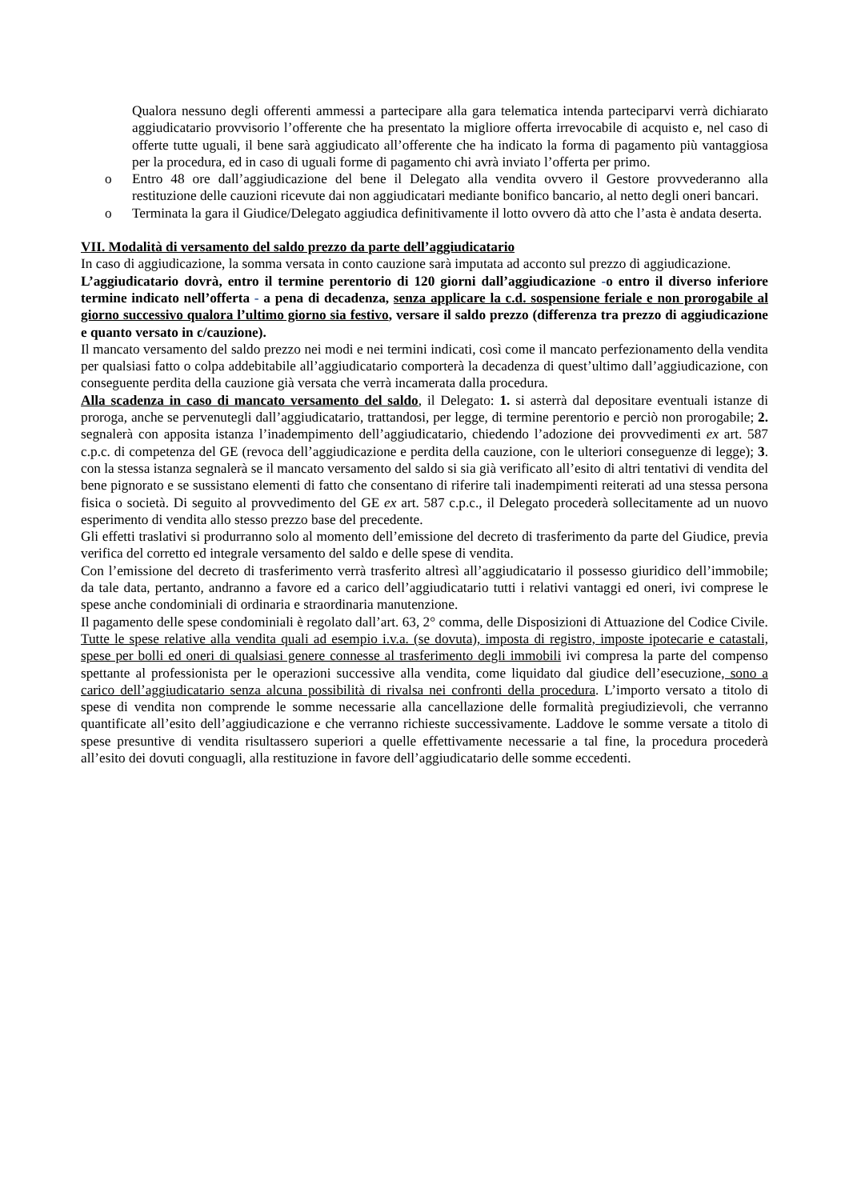Qualora nessuno degli offerenti ammessi a partecipare alla gara telematica intenda parteciparvi verrà dichiarato aggiudicatario provvisorio l’offerente che ha presentato la migliore offerta irrevocabile di acquisto e, nel caso di offerte tutte uguali, il bene sarà aggiudicato all’offerente che ha indicato la forma di pagamento più vantaggiosa per la procedura, ed in caso di uguali forme di pagamento chi avrà inviato l’offerta per primo.
o Entro 48 ore dall’aggiudicazione del bene il Delegato alla vendita ovvero il Gestore provvederanno alla restituzione delle cauzioni ricevute dai non aggiudicatari mediante bonifico bancario, al netto degli oneri bancari.
o Terminata la gara il Giudice/Delegato aggiudica definitivamente il lotto ovvero dà atto che l’asta è andata deserta.
VII. Modalità di versamento del saldo prezzo da parte dell’aggiudicatario
In caso di aggiudicazione, la somma versata in conto cauzione sarà imputata ad acconto sul prezzo di aggiudicazione.
L’aggiudicatario dovrà, entro il termine perentorio di 120 giorni dall’aggiudicazione -o entro il diverso inferiore termine indicato nell’offerta - a pena di decadenza, senza applicare la c.d. sospensione feriale e non prorogabile al giorno successivo qualora l’ultimo giorno sia festivo, versare il saldo prezzo (differenza tra prezzo di aggiudicazione e quanto versato in c/cauzione).
Il mancato versamento del saldo prezzo nei modi e nei termini indicati, così come il mancato perfezionamento della vendita per qualsiasi fatto o colpa addebitabile all’aggiudicatario comporterà la decadenza di quest’ultimo dall’aggiudicazione, con conseguente perdita della cauzione già versata che verrà incamerata dalla procedura.
Alla scadenza in caso di mancato versamento del saldo, il Delegato: 1. si asterrà dal depositare eventuali istanze di proroga, anche se pervenutegli dall’aggiudicatario, trattandosi, per legge, di termine perentorio e perciò non prorogabile; 2. segnalerà con apposita istanza l’inadempimento dell’aggiudicatario, chiedendo l’adozione dei provvedimenti ex art. 587 c.p.c. di competenza del GE (revoca dell’aggiudicazione e perdita della cauzione, con le ulteriori conseguenze di legge); 3. con la stessa istanza segnalerà se il mancato versamento del saldo si sia già verificato all’esito di altri tentativi di vendita del bene pignorato e se sussistano elementi di fatto che consentano di riferire tali inadempimenti reiterati ad una stessa persona fisica o società. Di seguito al provvedimento del GE ex art. 587 c.p.c., il Delegato procederà sollecitamente ad un nuovo esperimento di vendita allo stesso prezzo base del precedente.
Gli effetti traslativi si produrranno solo al momento dell’emissione del decreto di trasferimento da parte del Giudice, previa verifica del corretto ed integrale versamento del saldo e delle spese di vendita.
Con l’emissione del decreto di trasferimento verrà trasferito altresì all’aggiudicatario il possesso giuridico dell’immobile; da tale data, pertanto, andranno a favore ed a carico dell’aggiudicatario tutti i relativi vantaggi ed oneri, ivi comprese le spese anche condominiali di ordinaria e straordinaria manutenzione.
Il pagamento delle spese condominiali è regolato dall’art. 63, 2° comma, delle Disposizioni di Attuazione del Codice Civile.
Tutte le spese relative alla vendita quali ad esempio i.v.a. (se dovuta), imposta di registro, imposte ipotecarie e catastali, spese per bolli ed oneri di qualsiasi genere connesse al trasferimento degli immobili ivi compresa la parte del compenso spettante al professionista per le operazioni successive alla vendita, come liquidato dal giudice dell’esecuzione, sono a carico dell’aggiudicatario senza alcuna possibilità di rivalsa nei confronti della procedura. L’importo versato a titolo di spese di vendita non comprende le somme necessarie alla cancellazione delle formalità pregiudizievoli, che verranno quantificate all’esito dell’aggiudicazione e che verranno richieste successivamente. Laddove le somme versate a titolo di spese presuntive di vendita risultassero superiori a quelle effettivamente necessarie a tal fine, la procedura procederà all’esito dei dovuti conguagli, alla restituzione in favore dell’aggiudicatario delle somme eccedenti.